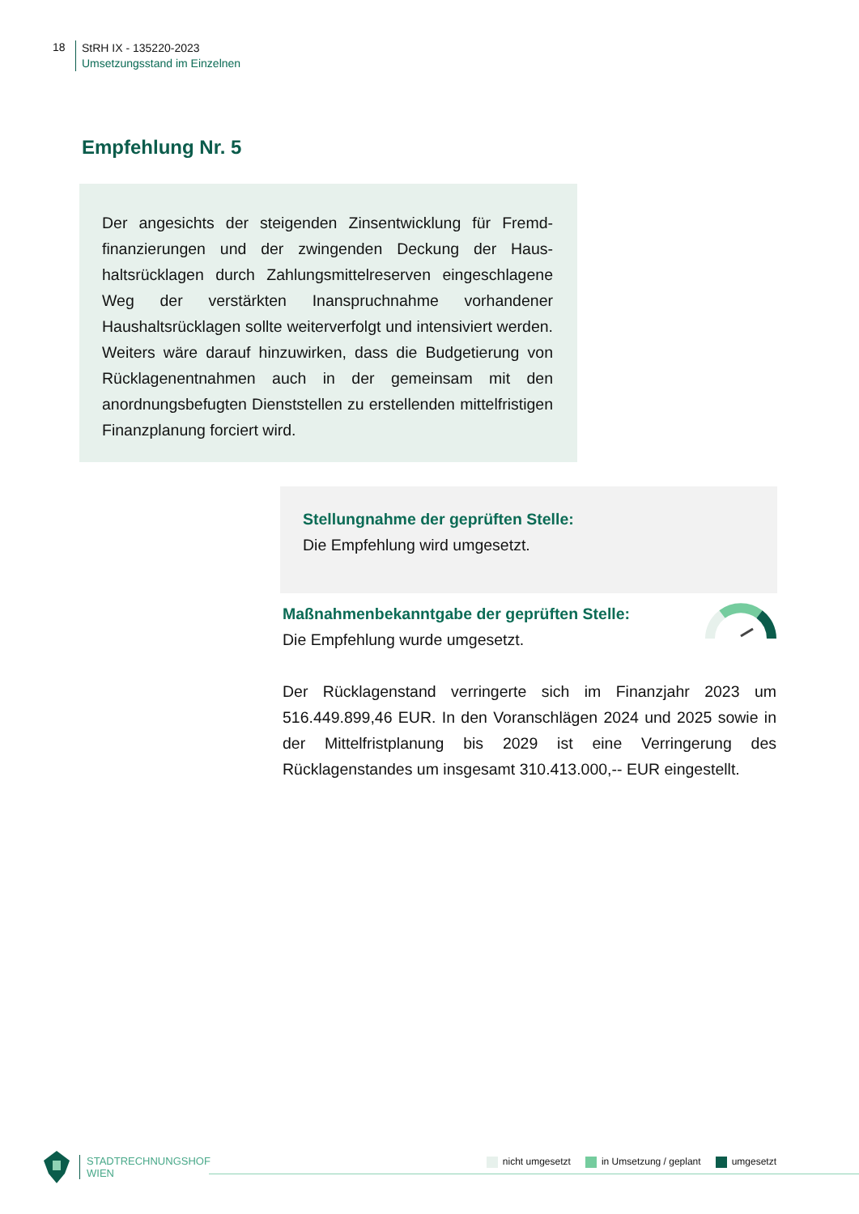18
StRH IX - 135220-2023
Umsetzungsstand im Einzelnen
Empfehlung Nr. 5
Der angesichts der steigenden Zinsentwicklung für Fremd­finanzierungen und der zwingenden Deckung der Haus­haltsrücklagen durch Zahlungsmittelreserven eingeschla­gene Weg der verstärkten Inanspruchnahme vorhandener Haushaltsrücklagen sollte weiterverfolgt und intensiviert werden. Weiters wäre darauf hinzuwirken, dass die Budge­tierung von Rücklagenentnahmen auch in der gemeinsam mit den anordnungsbefugten Dienststellen zu erstellen­den mittelfristigen Finanzplanung forciert wird.
Stellungnahme der geprüften Stelle:
Die Empfehlung wird umgesetzt.
Maßnahmenbekanntgabe der geprüften Stelle:
Die Empfehlung wurde umgesetzt.
Der Rücklagenstand verringerte sich im Finanzjahr 2023 um 516.449.899,46 EUR. In den Voranschlägen 2024 und 2025 so­wie in der Mittelfristplanung bis 2029 ist eine Verringerung des Rücklagenstandes um insgesamt 310.413.000,-- EUR einge­stellt.
STADTRECHNUNGSHOF
WIEN
nicht umgesetzt in Umsetzung / geplant umgesetzt